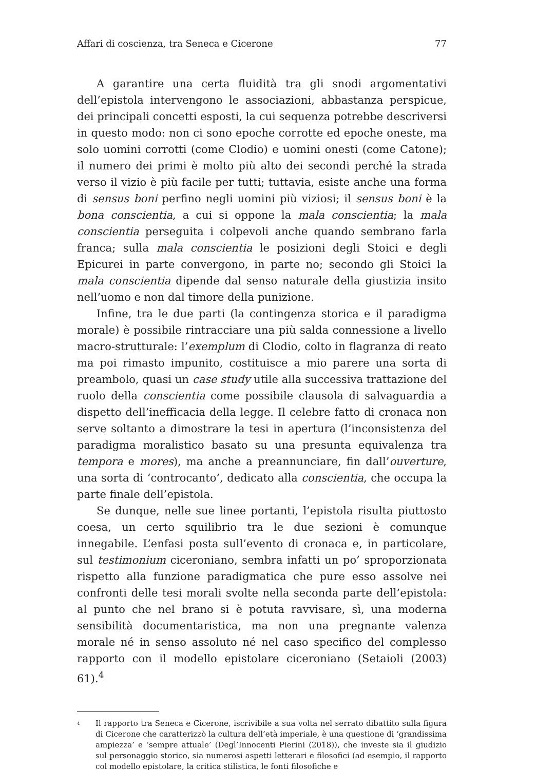Affari di coscienza, tra Seneca e Cicerone 77
A garantire una certa fluidità tra gli snodi argomentativi dell’epistola intervengono le associazioni, abbastanza perspicue, dei principali concetti esposti, la cui sequenza potrebbe descriversi in questo modo: non ci sono epoche corrotte ed epoche oneste, ma solo uomini corrotti (come Clodio) e uomini onesti (come Catone); il numero dei primi è molto più alto dei secondi perché la strada verso il vizio è più facile per tutti; tuttavia, esiste anche una forma di sensus boni perfino negli uomini più viziosi; il sensus boni è la bona conscientia, a cui si oppone la mala conscientia; la mala conscientia perseguita i colpevoli anche quando sembrano farla franca; sulla mala conscientia le posizioni degli Stoici e degli Epicurei in parte convergono, in parte no; secondo gli Stoici la mala conscientia dipende dal senso naturale della giustizia insito nell’uomo e non dal timore della punizione.
Infine, tra le due parti (la contingenza storica e il paradigma morale) è possibile rintracciare una più salda connessione a livello macro-strutturale: l’exemplum di Clodio, colto in flagranza di reato ma poi rimasto impunito, costituisce a mio parere una sorta di preambolo, quasi un case study utile alla successiva trattazione del ruolo della conscientia come possibile clausola di salvaguardia a dispetto dell’inefficacia della legge. Il celebre fatto di cronaca non serve soltanto a dimostrare la tesi in apertura (l’inconsistenza del paradigma moralistico basato su una presunta equivalenza tra tempora e mores), ma anche a preannunciare, fin dall’ouverture, una sorta di ‘controcanto’, dedicato alla conscientia, che occupa la parte finale dell’epistola.
Se dunque, nelle sue linee portanti, l’epistola risulta piuttosto coesa, un certo squilibrio tra le due sezioni è comunque innegabile. L’enfasi posta sull’evento di cronaca e, in particolare, sul testimonium ciceroniano, sembra infatti un po’ sproporzionata rispetto alla funzione paradigmatica che pure esso assolve nei confronti delle tesi morali svolte nella seconda parte dell’epistola: al punto che nel brano si è potuta ravvisare, sì, una moderna sensibilità documentaristica, ma non una pregnante valenza morale né in senso assoluto né nel caso specifico del complesso rapporto con il modello epistolare ciceroniano (Setaioli (2003) 61).<sup>4</sup>
<sup>4</sup> Il rapporto tra Seneca e Cicerone, iscrivibile a sua volta nel serrato dibattito sulla figura di Cicerone che caratterizzò la cultura dell’età imperiale, è una questione di ‘grandissima ampiezza’ e ‘sempre attuale’ (Degl’Innocenti Pierini (2018)), che investe sia il giudizio sul personaggio storico, sia numerosi aspetti letterari e filosofici (ad esempio, il rapporto col modello epistolare, la critica stilistica, le fonti filosofiche e